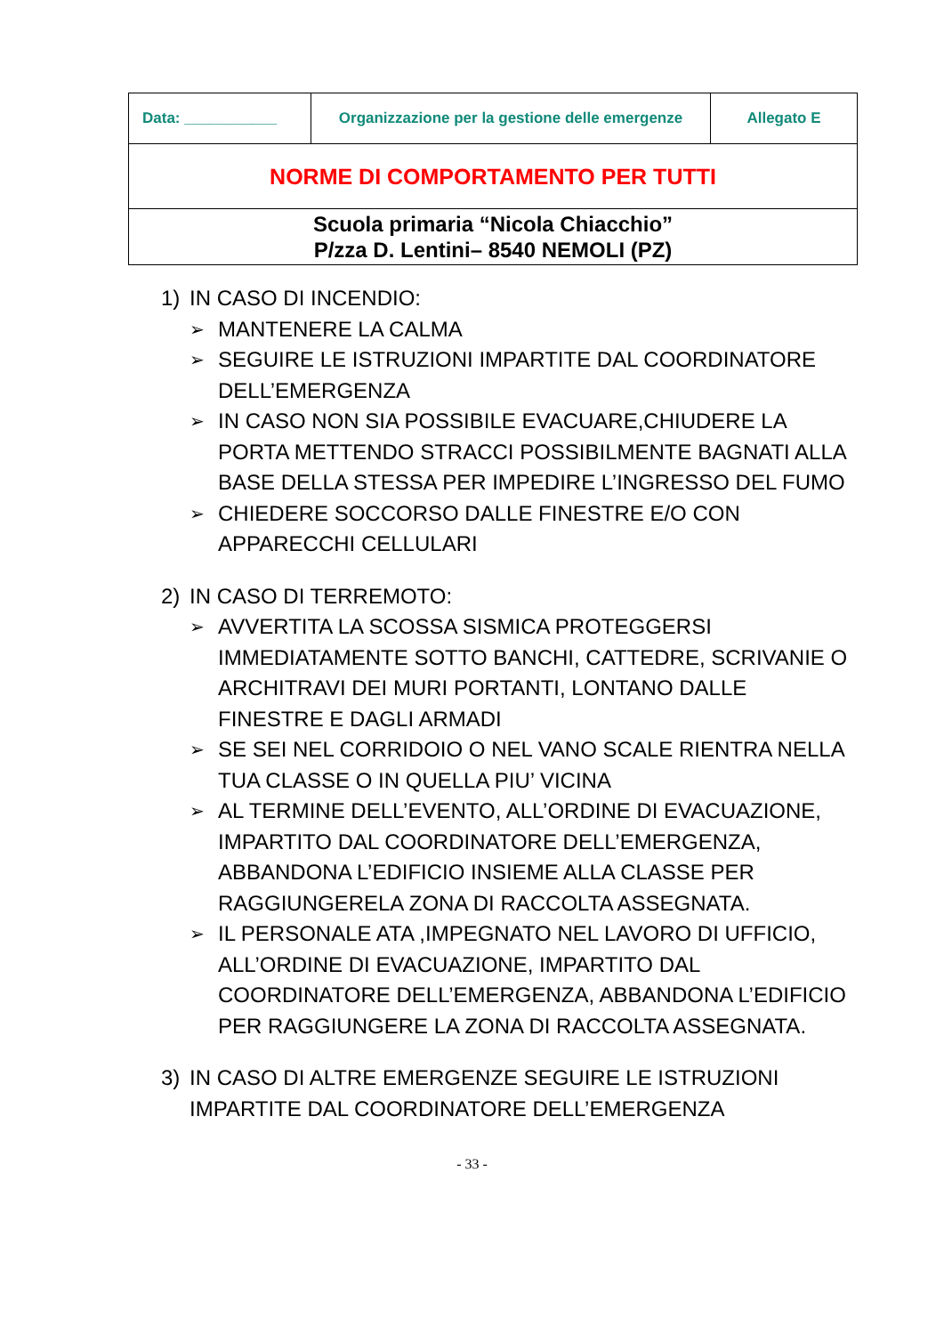| Data: ___________ | Organizzazione per la gestione delle emergenze | Allegato E |
| NORME DI COMPORTAMENTO PER TUTTI | | |
| Scuola primaria “Nicola Chiacchio” P/zza D. Lentini– 8540 NEMOLI (PZ) | | |
1) IN CASO DI INCENDIO:
➢ MANTENERE LA CALMA
➢ SEGUIRE LE ISTRUZIONI IMPARTITE DAL COORDINATORE DELL’EMERGENZA
➢ IN CASO NON SIA POSSIBILE EVACUARE,CHIUDERE LA PORTA METTENDO STRACCI POSSIBILMENTE BAGNATI ALLA BASE DELLA STESSA PER IMPEDIRE L’INGRESSO DEL FUMO
➢ CHIEDERE SOCCORSO DALLE FINESTRE E/O CON APPARECCHI CELLULARI
2) IN CASO DI TERREMOTO:
➢ AVVERTITA LA SCOSSA SISMICA PROTEGGERSI IMMEDIATAMENTE SOTTO BANCHI, CATTEDRE, SCRIVANIE O ARCHITRAVI DEI MURI PORTANTI, LONTANO DALLE FINESTRE E DAGLI ARMADI
➢ SE SEI NEL CORRIDOIO O NEL VANO SCALE RIENTRA NELLA TUA CLASSE O IN QUELLA PIU’ VICINA
➢ AL TERMINE DELL’EVENTO, ALL’ORDINE DI EVACUAZIONE, IMPARTITO DAL COORDINATORE DELL’EMERGENZA, ABBANDONA L’EDIFICIO INSIEME ALLA CLASSE PER RAGGIUNGERELA ZONA DI RACCOLTA ASSEGNATA.
➢ IL PERSONALE ATA ,IMPEGNATO NEL LAVORO DI UFFICIO, ALL’ORDINE DI EVACUAZIONE, IMPARTITO DAL COORDINATORE DELL’EMERGENZA, ABBANDONA L’EDIFICIO PER RAGGIUNGERE LA ZONA DI RACCOLTA ASSEGNATA.
3) IN CASO DI ALTRE EMERGENZE SEGUIRE LE ISTRUZIONI IMPARTITE DAL COORDINATORE DELL’EMERGENZA
- 33 -